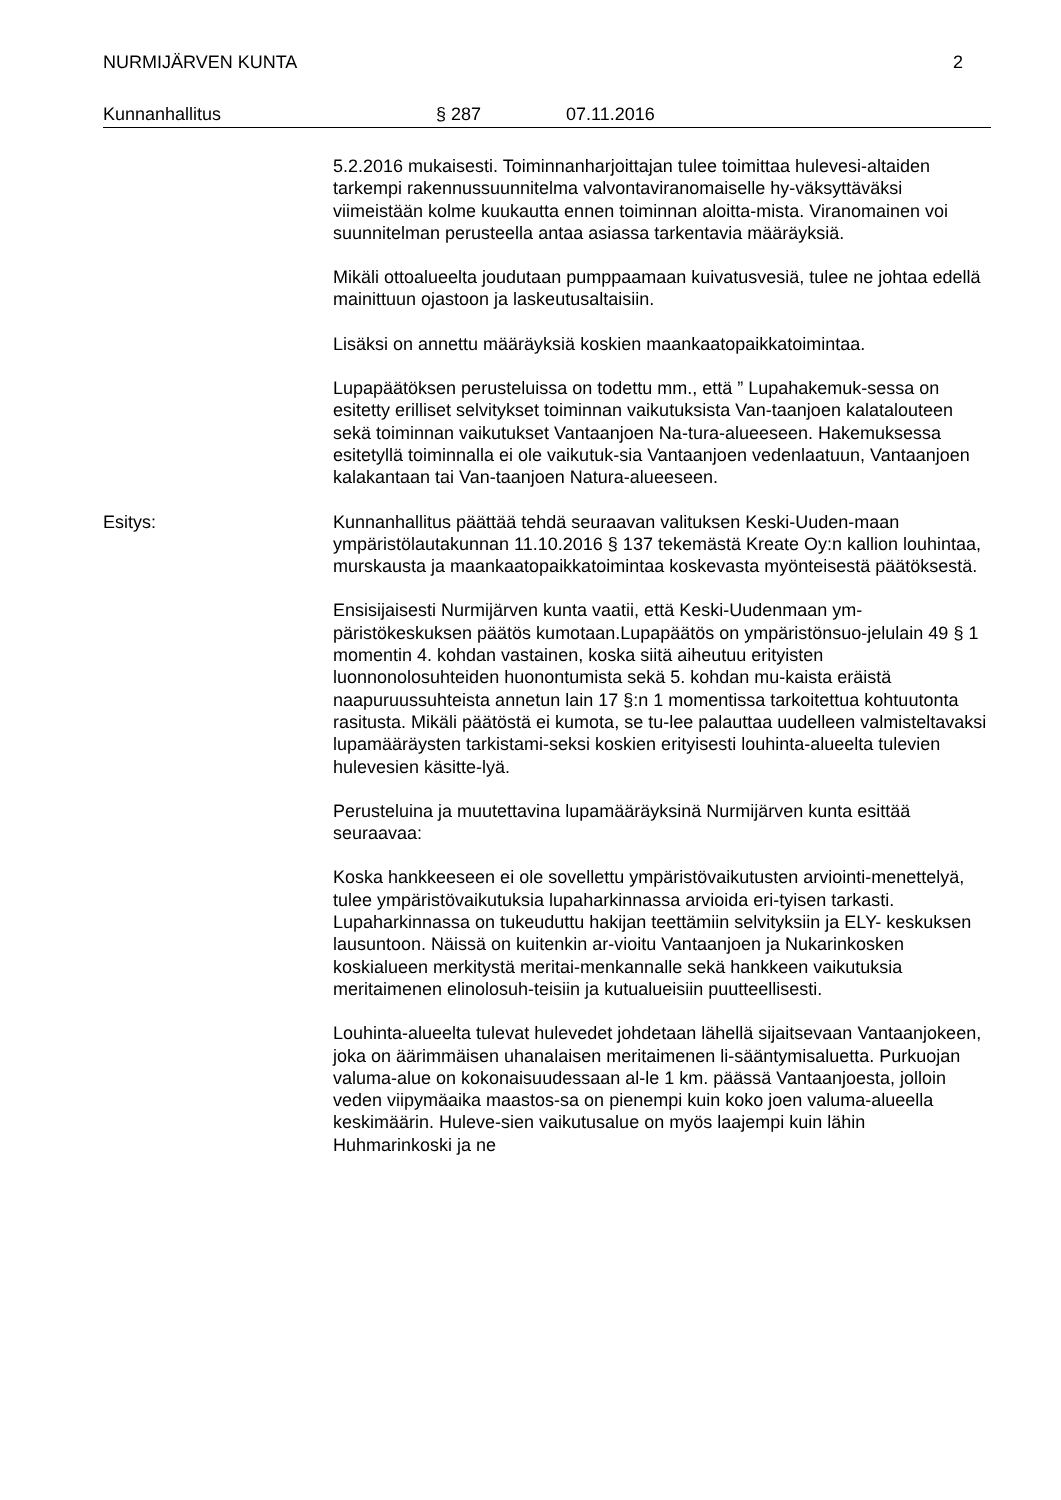NURMIJÄRVEN KUNTA 2
Kunnanhallitus § 287 07.11.2016
5.2.2016 mukaisesti. Toiminnanharjoittajan tulee toimittaa hulevesi-altaiden tarkempi rakennussuunnitelma valvontaviranomaiselle hy-väksyttäväksi viimeistään kolme kuukautta ennen toiminnan aloitta-mista. Viranomainen voi suunnitelman perusteella antaa asiassa tarkentavia määräyksiä.
Mikäli ottoalueelta joudutaan pumppaamaan kuivatusvesiä, tulee ne johtaa edellä mainittuun ojastoon ja laskeutusaltaisiin.
Lisäksi on annettu määräyksiä koskien maankaatopaikkatoimintaa.
Lupapäätöksen perusteluissa on todettu mm., että ” Lupahakemuk-sessa on esitetty erilliset selvitykset toiminnan vaikutuksista Van-taanjoen kalatalouteen sekä toiminnan vaikutukset Vantaanjoen Na-tura-alueeseen. Hakemuksessa esitetyllä toiminnalla ei ole vaikutuk-sia Vantaanjoen vedenlaatuun, Vantaanjoen kalakantaan tai Van-taanjoen Natura-alueeseen.
Esitys: Kunnanhallitus päättää tehdä seuraavan valituksen Keski-Uuden-maan ympäristölautakunnan 11.10.2016 § 137 tekemästä Kreate Oy:n kallion louhintaa, murskausta ja maankaatopaikkatoimintaa koskevasta myönteisestä päätöksestä.
Ensisijaisesti Nurmijärven kunta vaatii, että Keski-Uudenmaan ym-päristökeskuksen päätös kumotaan.Lupapäätös on ympäristönsuo-jelulain 49 § 1 momentin 4. kohdan vastainen, koska siitä aiheutuu erityisten luonnonolosuhteiden huonontumista sekä 5. kohdan mu-kaista eräistä naapuruussuhteista annetun lain 17 §:n 1 momentissa tarkoitettua kohtuutonta rasitusta. Mikäli päätöstä ei kumota, se tu-lee palauttaa uudelleen valmisteltavaksi lupamääräysten tarkistami-seksi koskien erityisesti louhinta-alueelta tulevien hulevesien käsitte-lyä.
Perusteluina ja muutettavina lupamääräyksinä Nurmijärven kunta esittää seuraavaa:
Koska hankkeeseen ei ole sovellettu ympäristövaikutusten arviointi-menettelyä, tulee ympäristövaikutuksia lupaharkinnassa arvioida eri-tyisen tarkasti. Lupaharkinnassa on tukeuduttu hakijan teettämiin selvityksiin ja ELY- keskuksen lausuntoon. Näissä on kuitenkin ar-vioitu Vantaanjoen ja Nukarinkosken koskialueen merkitystä meritai-menkannalle sekä hankkeen vaikutuksia meritaimenen elinolosuh-teisiin ja kutualueisiin puutteellisesti.
Louhinta-alueelta tulevat hulevedet johdetaan lähellä sijaitsevaan Vantaanjokeen, joka on äärimmäisen uhanalaisen meritaimenen li-sääntymisaluetta. Purkuojan valuma-alue on kokonaisuudessaan al-le 1 km. päässä Vantaanjoesta, jolloin veden viipymäaika maastos-sa on pienempi kuin koko joen valuma-alueella keskimäärin. Huleve-sien vaikutusalue on myös laajempi kuin lähin Huhmarinkoski ja ne